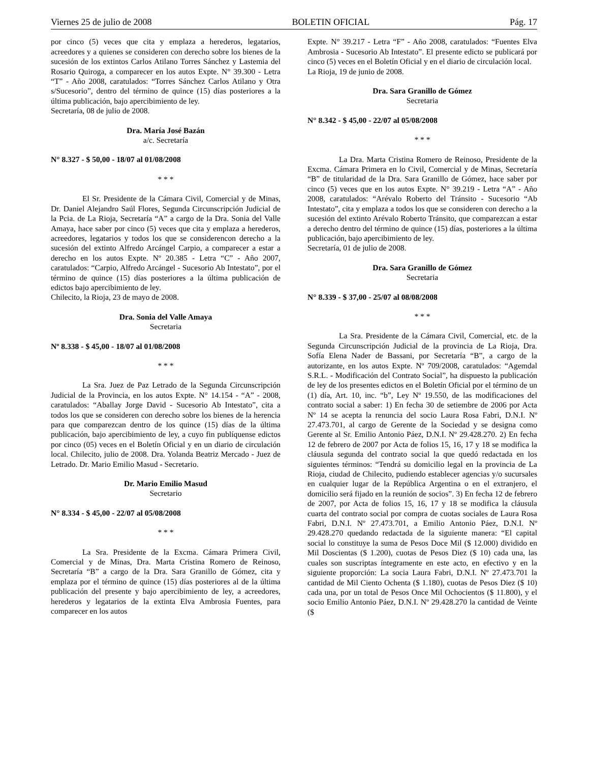Viernes 25 de julio de 2008 BOLETIN OFICIAL Pág. 17
por cinco (5) veces que cita y emplaza a herederos, legatarios, acreedores y a quienes se consideren con derecho sobre los bienes de la sucesión de los extintos Carlos Atilano Torres Sánchez y Lastemia del Rosario Quiroga, a comparecer en los autos Expte. N° 39.300 - Letra “T” - Año 2008, caratulados: “Torres Sánchez Carlos Atilano y Otra s/Sucesorio”, dentro del término de quince (15) días posteriores a la última publicación, bajo apercibimiento de ley.
Secretaría, 08 de julio de 2008.
Dra. María José Bazán
a/c. Secretaría
N° 8.327 - $ 50,00 - 18/07 al 01/08/2008
* * *
El Sr. Presidente de la Cámara Civil, Comercial y de Minas, Dr. Daniel Alejandro Saúl Flores, Segunda Circunscripción Judicial de la Pcia. de La Rioja, Secretaría “A” a cargo de la Dra. Sonia del Valle Amaya, hace saber por cinco (5) veces que cita y emplaza a herederos, acreedores, legatarios y todos los que se considerencon derecho a la sucesión del extinto Alfredo Arcángel Carpio, a comparecer a estar a derecho en los autos Expte. Nº 20.385 - Letra “C” - Año 2007, caratulados: “Carpio, Alfredo Arcángel - Sucesorio Ab Intestato”, por el término de quince (15) días posteriores a la última publicación de edictos bajo apercibimiento de ley.
Chilecito, la Rioja, 23 de mayo de 2008.
Dra. Sonia del Valle Amaya
Secretaria
Nº 8.338 - $ 45,00 - 18/07 al 01/08/2008
* * *
La Sra. Juez de Paz Letrado de la Segunda Circunscripción Judicial de la Provincia, en los autos Expte. N° 14.154 - “A” - 2008, caratulados: “Aballay Jorge David - Sucesorio Ab Intestato”, cita a todos los que se consideren con derecho sobre los bienes de la herencia para que comparezcan dentro de los quince (15) días de la última publicación, bajo apercibimiento de ley, a cuyo fin publíquense edictos por cinco (05) veces en el Boletín Oficial y en un diario de circulación local. Chilecito, julio de 2008. Dra. Yolanda Beatriz Mercado - Juez de Letrado. Dr. Mario Emilio Masud - Secretario.
Dr. Mario Emilio Masud
Secretario
N° 8.334 - $ 45,00 - 22/07 al 05/08/2008
* * *
La Sra. Presidente de la Excma. Cámara Primera Civil, Comercial y de Minas, Dra. Marta Cristina Romero de Reinoso, Secretaría “B” a cargo de la Dra. Sara Granillo de Gómez, cita y emplaza por el término de quince (15) días posteriores al de la última publicación del presente y bajo apercibimiento de ley, a acreedores, herederos y legatarios de la extinta Elva Ambrosia Fuentes, para comparecer en los autos
Expte. N° 39.217 - Letra “F” - Año 2008, caratulados: “Fuentes Elva Ambrosia - Sucesorio Ab Intestato”. El presente edicto se publicará por cinco (5) veces en el Boletín Oficial y en el diario de circulación local.
La Rioja, 19 de junio de 2008.
Dra. Sara Granillo de Gómez
Secretaria
N° 8.342 - $ 45,00 - 22/07 al 05/08/2008
* * *
La Dra. Marta Cristina Romero de Reinoso, Presidente de la Excma. Cámara Primera en lo Civil, Comercial y de Minas, Secretaría “B” de titularidad de la Dra. Sara Granillo de Gómez, hace saber por cinco (5) veces que en los autos Expte. N° 39.219 - Letra “A” - Año 2008, caratulados: “Arévalo Roberto del Tránsito - Sucesorio “Ab Intestato”, cita y emplaza a todos los que se consideren con derecho a la sucesión del extinto Arévalo Roberto Tránsito, que comparezcan a estar a derecho dentro del término de quince (15) días, posteriores a la última publicación, bajo apercibimiento de ley.
Secretaría, 01 de julio de 2008.
Dra. Sara Granillo de Gómez
Secretaria
N° 8.339 - $ 37,00 - 25/07 al 08/08/2008
* * *
La Sra. Presidente de la Cámara Civil, Comercial, etc. de la Segunda Circunscripción Judicial de la provincia de La Rioja, Dra. Sofía Elena Nader de Bassani, por Secretaría “B”, a cargo de la autorizante, en los autos Expte. Nº 709/2008, caratulados: “Agemdal S.R.L. - Modificación del Contrato Social”, ha dispuesto la publicación de ley de los presentes edictos en el Boletín Oficial por el término de un (1) día, Art. 10, inc. “b”, Ley Nº 19.550, de las modificaciones del contrato social a saber: 1) En fecha 30 de setiembre de 2006 por Acta Nº 14 se acepta la renuncia del socio Laura Rosa Fabri, D.N.I. Nº 27.473.701, al cargo de Gerente de la Sociedad y se designa como Gerente al Sr. Emilio Antonio Páez, D.N.I. Nº 29.428.270. 2) En fecha 12 de febrero de 2007 por Acta de folios 15, 16, 17 y 18 se modifica la cláusula segunda del contrato social la que quedó redactada en los siguientes términos: “Tendrá su domicilio legal en la provincia de La Rioja, ciudad de Chilecito, pudiendo establecer agencias y/o sucursales en cualquier lugar de la República Argentina o en el extranjero, el domicilio será fijado en la reunión de socios”. 3) En fecha 12 de febrero de 2007, por Acta de folios 15, 16, 17 y 18 se modifica la cláusula cuarta del contrato social por compra de cuotas sociales de Laura Rosa Fabri, D.N.I. Nº 27.473.701, a Emilio Antonio Páez, D.N.I. Nº 29.428.270 quedando redactada de la siguiente manera: “El capital social lo constituye la suma de Pesos Doce Mil ($ 12.000) dividido en Mil Doscientas ($ 1.200), cuotas de Pesos Diez ($ 10) cada una, las cuales son suscriptas íntegramente en este acto, en efectivo y en la siguiente proporción: La socia Laura Fabri, D.N.I. Nº 27.473.701 la cantidad de Mil Ciento Ochenta ($ 1.180), cuotas de Pesos Diez ($ 10) cada una, por un total de Pesos Once Mil Ochocientos ($ 11.800), y el socio Emilio Antonio Páez, D.N.I. Nº 29.428.270 la cantidad de Veinte ($